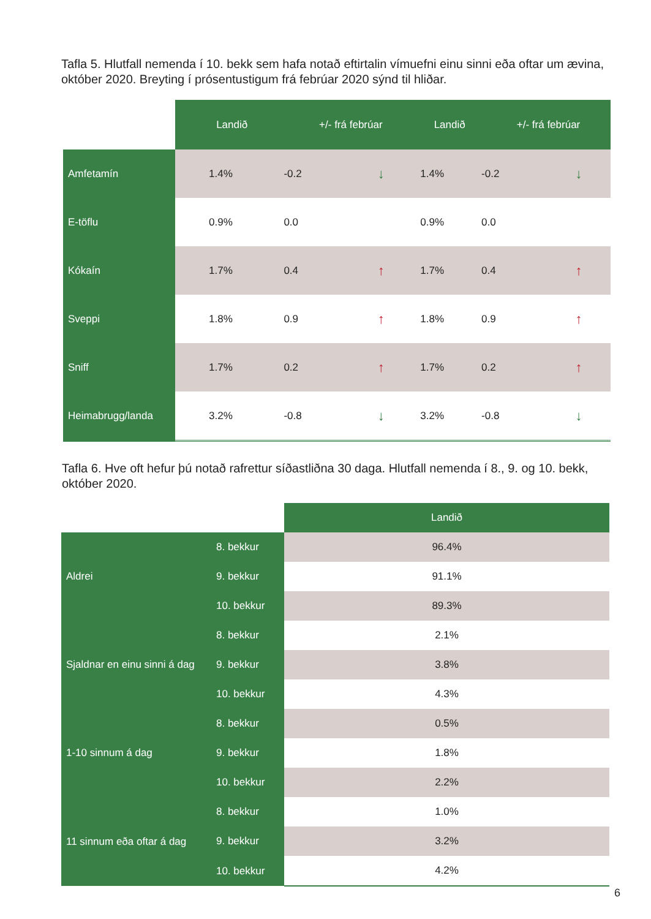Tafla 5. Hlutfall nemenda í 10. bekk sem hafa notað eftirtalin vímuefni einu sinni eða oftar um ævina, október 2020. Breyting í prósentustigum frá febrúar 2020 sýnd til hliðar.
| | Landið | +/- frá febrúar | | Landið | +/- frá febrúar | |
| --- | --- | --- | --- | --- | --- | --- |
| Amfetamín | 1.4% | -0.2 | ↓ | 1.4% | -0.2 | ↓ |
| E-töflu | 0.9% | 0.0 | | 0.9% | 0.0 | |
| Kókaín | 1.7% | 0.4 | ↑ | 1.7% | 0.4 | ↑ |
| Sveppi | 1.8% | 0.9 | ↑ | 1.8% | 0.9 | ↑ |
| Sniff | 1.7% | 0.2 | ↑ | 1.7% | 0.2 | ↑ |
| Heimabrugg/landa | 3.2% | -0.8 | ↓ | 3.2% | -0.8 | ↓ |
Tafla 6. Hve oft hefur þú notað rafrettur síðastliðna 30 daga. Hlutfall nemenda í 8., 9. og 10. bekk, október 2020.
| | | Landið |
| --- | --- | --- |
| Aldrei | 8. bekkur | 96.4% |
| | 9. bekkur | 91.1% |
| | 10. bekkur | 89.3% |
| Sjaldnar en einu sinni á dag | 8. bekkur | 2.1% |
| | 9. bekkur | 3.8% |
| | 10. bekkur | 4.3% |
| 1-10 sinnum á dag | 8. bekkur | 0.5% |
| | 9. bekkur | 1.8% |
| | 10. bekkur | 2.2% |
| 11 sinnum eða oftar á dag | 8. bekkur | 1.0% |
| | 9. bekkur | 3.2% |
| | 10. bekkur | 4.2% |
6